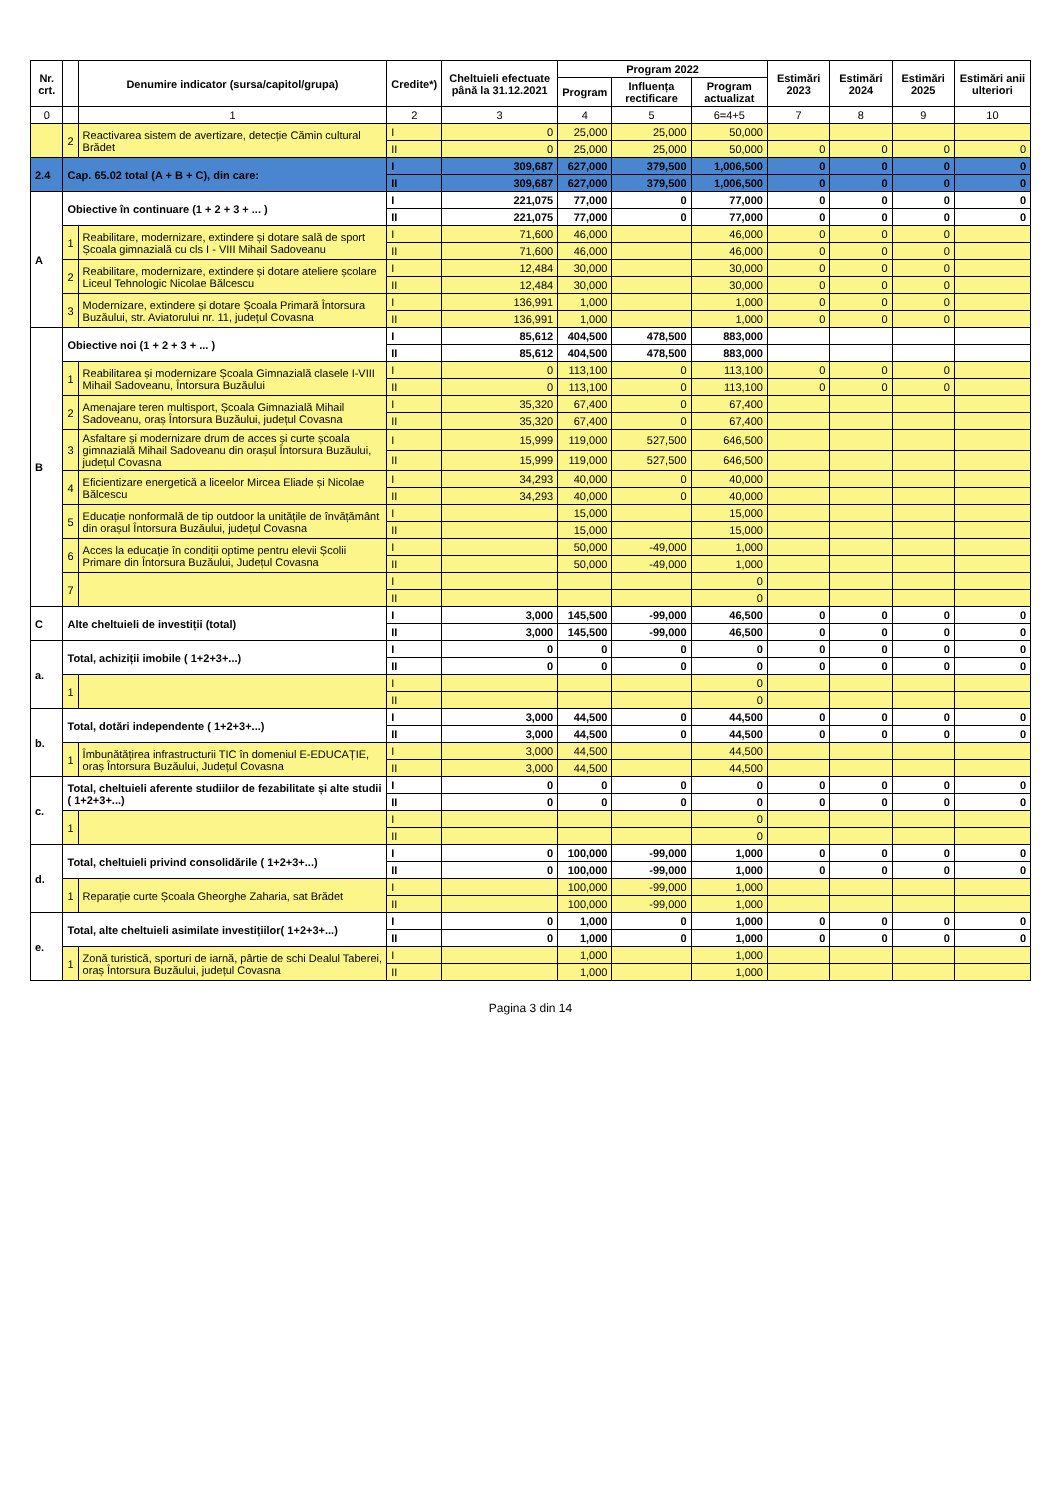| Nr. crt. | | Denumire indicator (sursa/capitol/grupa) | Credite*) | Cheltuieli efectuate până la 31.12.2021 | Program 2022 | | | Estimări 2023 | Estimări 2024 | Estimări 2025 | Estimări anii ulteriori |
| --- | --- | --- | --- | --- | --- | --- | --- | --- | --- | --- | --- |
| | | | | | Program | Influența rectificare | Program actualizat | | | | |
| 0 | | 1 | 2 | 3 | 4 | 5 | 6=4+5 | 7 | 8 | 9 | 10 |
| | 2 | Reactivarea sistem de avertizare, detecție Cămin cultural Brădet | I | 0 | 25,000 | 25,000 | 50,000 | | | | |
| | | | II | 0 | 25,000 | 25,000 | 50,000 | 0 | 0 | 0 | 0 |
| 2.4 | Cap. 65.02 total (A + B + C), din care: | | I | 309,687 | 627,000 | 379,500 | 1,006,500 | 0 | 0 | 0 | 0 |
| | | | II | 309,687 | 627,000 | 379,500 | 1,006,500 | 0 | 0 | 0 | 0 |
| A | Obiective în continuare (1 + 2 + 3 + ... ) | | I | 221,075 | 77,000 | 0 | 77,000 | 0 | 0 | 0 | 0 |
| | | | II | 221,075 | 77,000 | 0 | 77,000 | 0 | 0 | 0 | 0 |
| | 1 | Reabilitare, modernizare, extindere și dotare sală de sport Școala gimnazială cu cls I - VIII Mihail Sadoveanu | I | 71,600 | 46,000 | | 46,000 | 0 | 0 | 0 | |
| | | | II | 71,600 | 46,000 | | 46,000 | 0 | 0 | 0 | |
| | 2 | Reabilitare, modernizare, extindere și dotare ateliere școlare Liceul Tehnologic Nicolae Bălcescu | I | 12,484 | 30,000 | | 30,000 | 0 | 0 | 0 | |
| | | | II | 12,484 | 30,000 | | 30,000 | 0 | 0 | 0 | |
| | 3 | Modernizare, extindere și dotare Școala Primară Întorsura Buzăului, str. Aviatorului nr. 11, județul Covasna | I | 136,991 | 1,000 | | 1,000 | 0 | 0 | 0 | |
| | | | II | 136,991 | 1,000 | | 1,000 | 0 | 0 | 0 | |
| B | Obiective noi (1 + 2 + 3 + ... ) | | I | 85,612 | 404,500 | 478,500 | 883,000 | | | | |
| | | | II | 85,612 | 404,500 | 478,500 | 883,000 | | | | |
| | 1 | Reabilitarea și modernizare Școala Gimnazială clasele I-VIII Mihail Sadoveanu, Întorsura Buzăului | I | 0 | 113,100 | 0 | 113,100 | 0 | 0 | 0 | |
| | | | II | 0 | 113,100 | 0 | 113,100 | 0 | 0 | 0 | |
| | 2 | Amenajare teren multisport, Școala Gimnazială Mihail Sadoveanu, oraș Întorsura Buzăului, județul Covasna | I | 35,320 | 67,400 | 0 | 67,400 | | | | |
| | | | II | 35,320 | 67,400 | 0 | 67,400 | | | | |
| | 3 | Asfaltare și modernizare drum de acces și curte școala gimnazială Mihail Sadoveanu din orașul Întorsura Buzăului, județul Covasna | I | 15,999 | 119,000 | 527,500 | 646,500 | | | | |
| | | | II | 15,999 | 119,000 | 527,500 | 646,500 | | | | |
| | 4 | Eficientizare energetică a liceelor Mircea Eliade și Nicolae Bălcescu | I | 34,293 | 40,000 | 0 | 40,000 | | | | |
| | | | II | 34,293 | 40,000 | 0 | 40,000 | | | | |
| | 5 | Educație nonformală de tip outdoor la unitățile de învățământ din orașul Întorsura Buzăului, județul Covasna | I | | 15,000 | | 15,000 | | | | |
| | | | II | | 15,000 | | 15,000 | | | | |
| | 6 | Acces la educație în condiții optime pentru elevii Școlii Primare din Întorsura Buzăului, Județul Covasna | I | | 50,000 | -49,000 | 1,000 | | | | |
| | | | II | | 50,000 | -49,000 | 1,000 | | | | |
| | 7 | | I | | | | 0 | | | | |
| | | | II | | | | 0 | | | | |
| C | Alte cheltuieli de investiții (total) | | I | 3,000 | 145,500 | -99,000 | 46,500 | 0 | 0 | 0 | 0 |
| | | | II | 3,000 | 145,500 | -99,000 | 46,500 | 0 | 0 | 0 | 0 |
| a. | Total, achiziții imobile ( 1+2+3+...) | | I | 0 | 0 | 0 | 0 | 0 | 0 | 0 | 0 |
| | | | II | 0 | 0 | 0 | 0 | 0 | 0 | 0 | 0 |
| | 1 | | I | | | | 0 | | | | |
| | | | II | | | | 0 | | | | |
| b. | Total, dotări independente ( 1+2+3+...) | | I | 3,000 | 44,500 | 0 | 44,500 | 0 | 0 | 0 | 0 |
| | | | II | 3,000 | 44,500 | 0 | 44,500 | 0 | 0 | 0 | 0 |
| | 1 | Îmbunătățirea infrastructurii TIC în domeniul E-EDUCAȚIE, oraș Întorsura Buzăului, Județul Covasna | I | 3,000 | 44,500 | | 44,500 | | | | |
| | | | II | 3,000 | 44,500 | | 44,500 | | | | |
| c. | Total, cheltuieli aferente studiilor de fezabilitate și alte studii ( 1+2+3+...) | | I | 0 | 0 | 0 | 0 | 0 | 0 | 0 | 0 |
| | | | II | 0 | 0 | 0 | 0 | 0 | 0 | 0 | 0 |
| | 1 | | I | | | | 0 | | | | |
| | | | II | | | | 0 | | | | |
| d. | Total, cheltuieli privind consolidările ( 1+2+3+...) | | I | 0 | 100,000 | -99,000 | 1,000 | 0 | 0 | 0 | 0 |
| | | | II | 0 | 100,000 | -99,000 | 1,000 | 0 | 0 | 0 | 0 |
| | 1 | Reparație curte Școala Gheorghe Zaharia, sat Brădet | I | | 100,000 | -99,000 | 1,000 | | | | |
| | | | II | | 100,000 | -99,000 | 1,000 | | | | |
| e. | Total, alte cheltuieli asimilate investițiilor( 1+2+3+...) | | I | 0 | 1,000 | 0 | 1,000 | 0 | 0 | 0 | 0 |
| | | | II | 0 | 1,000 | 0 | 1,000 | 0 | 0 | 0 | 0 |
| | 1 | Zonă turistică, sporturi de iarnă, pârtie de schi Dealul Taberei, oraș Întorsura Buzăului, județul Covasna | I | | 1,000 | | 1,000 | | | | |
| | | | II | | 1,000 | | 1,000 | | | | |
Pagina 3 din 14